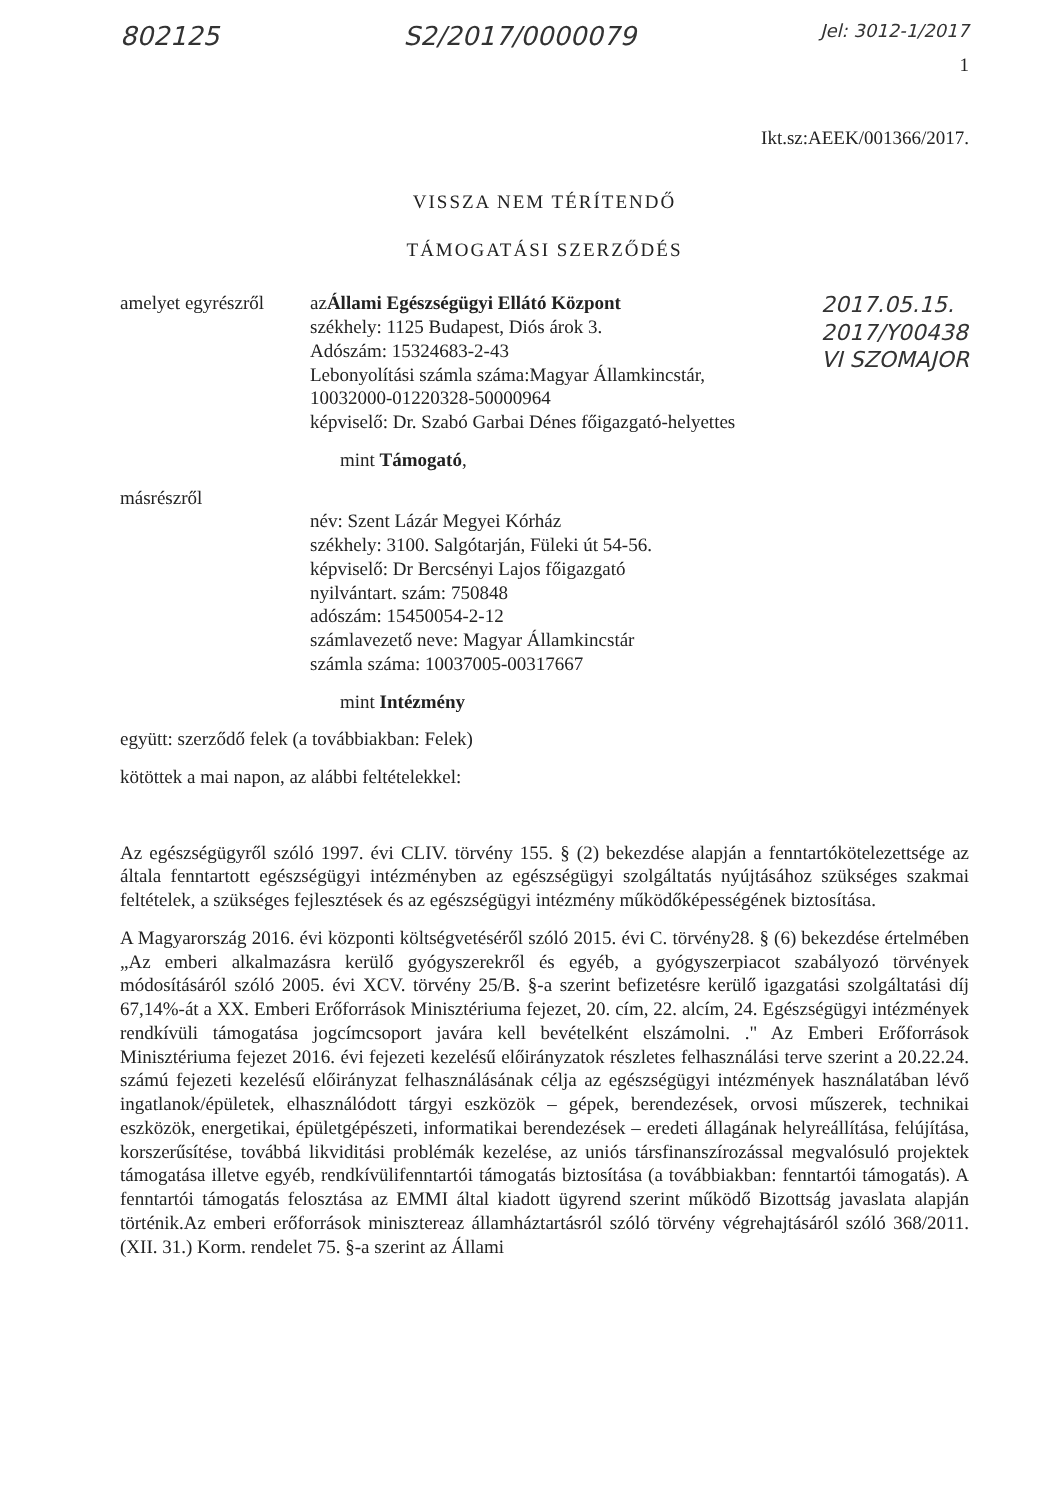802125 S2/2017/0000079 Jel: 3012-1/2017
1
Ikt.sz:AEEK/001366/2017.
VISSZA NEM TÉRÍTENDŐ
TÁMOGATÁSI SZERZŐDÉS
2017.05.15.
2017/Y00438
VI SZOMAJOR
amelyet egyrészről
azÁllami Egészségügyi Ellátó Központ
székhely: 1125 Budapest, Diós árok 3.
Adószám: 15324683-2-43
Lebonyolítási számla száma:Magyar Államkincstár,
10032000-01220328-50000964
képviselő: Dr. Szabó Garbai Dénes főigazgató-helyettes
mint Támogató,
másrészről
név: Szent Lázár Megyei Kórház
székhely: 3100. Salgótarján, Füleki út 54-56.
képviselő: Dr Bercsényi Lajos főigazgató
nyilvántart. szám: 750848
adószám: 15450054-2-12
számlavezető neve: Magyar Államkincstár
számla száma: 10037005-00317667
mint Intézmény
együtt: szerződő felek (a továbbiakban: Felek)
kötöttek a mai napon, az alábbi feltételekkel:
Az egészségügyről szóló 1997. évi CLIV. törvény 155. § (2) bekezdése alapján a fenntartókötelezettsége az általa fenntartott egészségügyi intézményben az egészségügyi szolgáltatás nyújtásához szükséges szakmai feltételek, a szükséges fejlesztések és az egészségügyi intézmény működőképességének biztosítása.
A Magyarország 2016. évi központi költségvetéséről szóló 2015. évi C. törvény28. § (6) bekezdése értelmében „Az emberi alkalmazásra kerülő gyógyszerekről és egyéb, a gyógyszerpiacot szabályozó törvények módosításáról szóló 2005. évi XCV. törvény 25/B. §-a szerint befizetésre kerülő igazgatási szolgáltatási díj 67,14%-át a XX. Emberi Erőforrások Minisztériuma fejezet, 20. cím, 22. alcím, 24. Egészségügyi intézmények rendkívüli támogatása jogcímcsoport javára kell bevételként elszámolni. ." Az Emberi Erőforrások Minisztériuma fejezet 2016. évi fejezeti kezelésű előirányzatok részletes felhasználási terve szerint a 20.22.24. számú fejezeti kezelésű előirányzat felhasználásának célja az egészségügyi intézmények használatában lévő ingatlanok/épületek, elhasználódott tárgyi eszközök – gépek, berendezések, orvosi műszerek, technikai eszközök, energetikai, épületgépészeti, informatikai berendezések – eredeti állagának helyreállítása, felújítása, korszerűsítése, továbbá likviditási problémák kezelése, az uniós társfinanszírozással megvalósuló projektek támogatása illetve egyéb, rendkívülifenntartói támogatás biztosítása (a továbbiakban: fenntartói támogatás). A fenntartói támogatás felosztása az EMMI által kiadott ügyrend szerint működő Bizottság javaslata alapján történik.Az emberi erőforrások minisztereaz államháztartásról szóló törvény végrehajtásáról szóló 368/2011. (XII. 31.) Korm. rendelet 75. §-a szerint az Állami